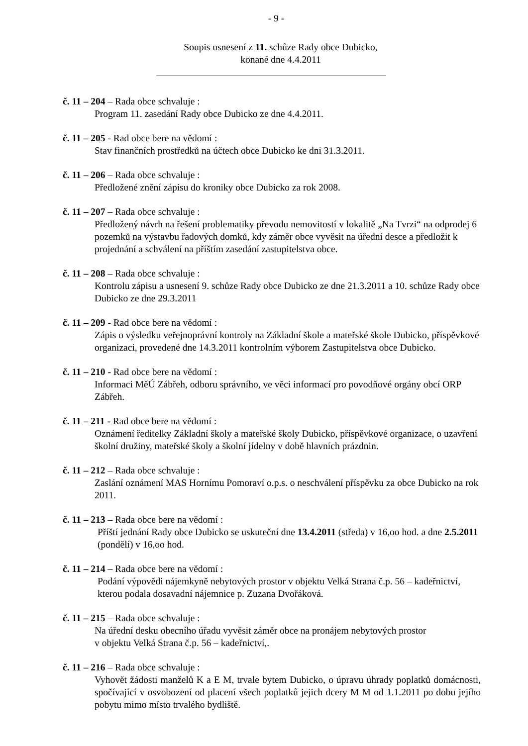- 9 -
Soupis usnesení z 11. schůze Rady obce Dubicko,
konané dne 4.4.2011
č. 11 – 204 – Rada obce schvaluje :
Program 11. zasedání Rady obce Dubicko ze dne 4.4.2011.
č. 11 – 205 - Rad obce bere na vědomí :
Stav finančních prostředků na účtech obce Dubicko ke dni 31.3.2011.
č. 11 – 206 – Rada obce schvaluje :
Předložené znění zápisu do kroniky obce Dubicko za rok 2008.
č. 11 – 207 – Rada obce schvaluje :
Předložený návrh na řešení problematiky převodu nemovitostí v lokalitě „Na Tvrzi“ na odprodej 6 pozemků na výstavbu řadových domků, kdy záměr obce vyvěsit na úřední desce a předložit k projednání a schválení na příštím zasedání zastupitelstva obce.
č. 11 – 208 – Rada obce schvaluje :
Kontrolu zápisu a usnesení 9. schůze Rady obce Dubicko ze dne 21.3.2011 a 10. schůze Rady obce Dubicko ze dne 29.3.2011
č. 11 – 209 - Rad obce bere na vědomí :
Zápis o výsledku veřejnoprávní kontroly na Základní škole a mateřské škole Dubicko, příspěvkové organizaci, provedené dne 14.3.2011 kontrolním výborem Zastupitelstva obce Dubicko.
č. 11 – 210 - Rad obce bere na vědomí :
Informaci MěÚ Zábřeh, odboru správního, ve věci informací pro povodňové orgány obcí ORP Zábřeh.
č. 11 – 211 - Rad obce bere na vědomí :
Oznámení ředitelky Základní školy a mateřské školy Dubicko, příspěvkové organizace, o uzavření školní družiny, mateřské školy a školní jídelny v době hlavních prázdnin.
č. 11 – 212 – Rada obce schvaluje :
Zaslání oznámení MAS Hornímu Pomoraví o.p.s. o neschválení příspěvku za obce Dubicko na rok 2011.
č. 11 – 213 – Rada obce bere na vědomí :
Příští jednání Rady obce Dubicko se uskuteční dne 13.4.2011 (středa) v 16,oo hod. a dne 2.5.2011 (pondělí) v 16,oo hod.
č. 11 – 214 – Rada obce bere na vědomí :
Podání výpovědi nájemkyně nebytových prostor v objektu Velká Strana č.p. 56 – kadeřnictví, kterou podala dosavadní nájemnice p. Zuzana Dvořáková.
č. 11 – 215 – Rada obce schvaluje :
Na úřední desku obecního úřadu vyvěsit záměr obce na pronájem nebytových prostor
v objektu Velká Strana č.p. 56 – kadeřnictví,.
č. 11 – 216 – Rada obce schvaluje :
Vyhovět žádosti manželů K a E M, trvale bytem Dubicko, o úpravu úhrady poplatků domácnosti, spočívající v osvobození od placení všech poplatků jejich dcery M M od 1.1.2011 po dobu jejího pobytu mimo místo trvalého bydliště.